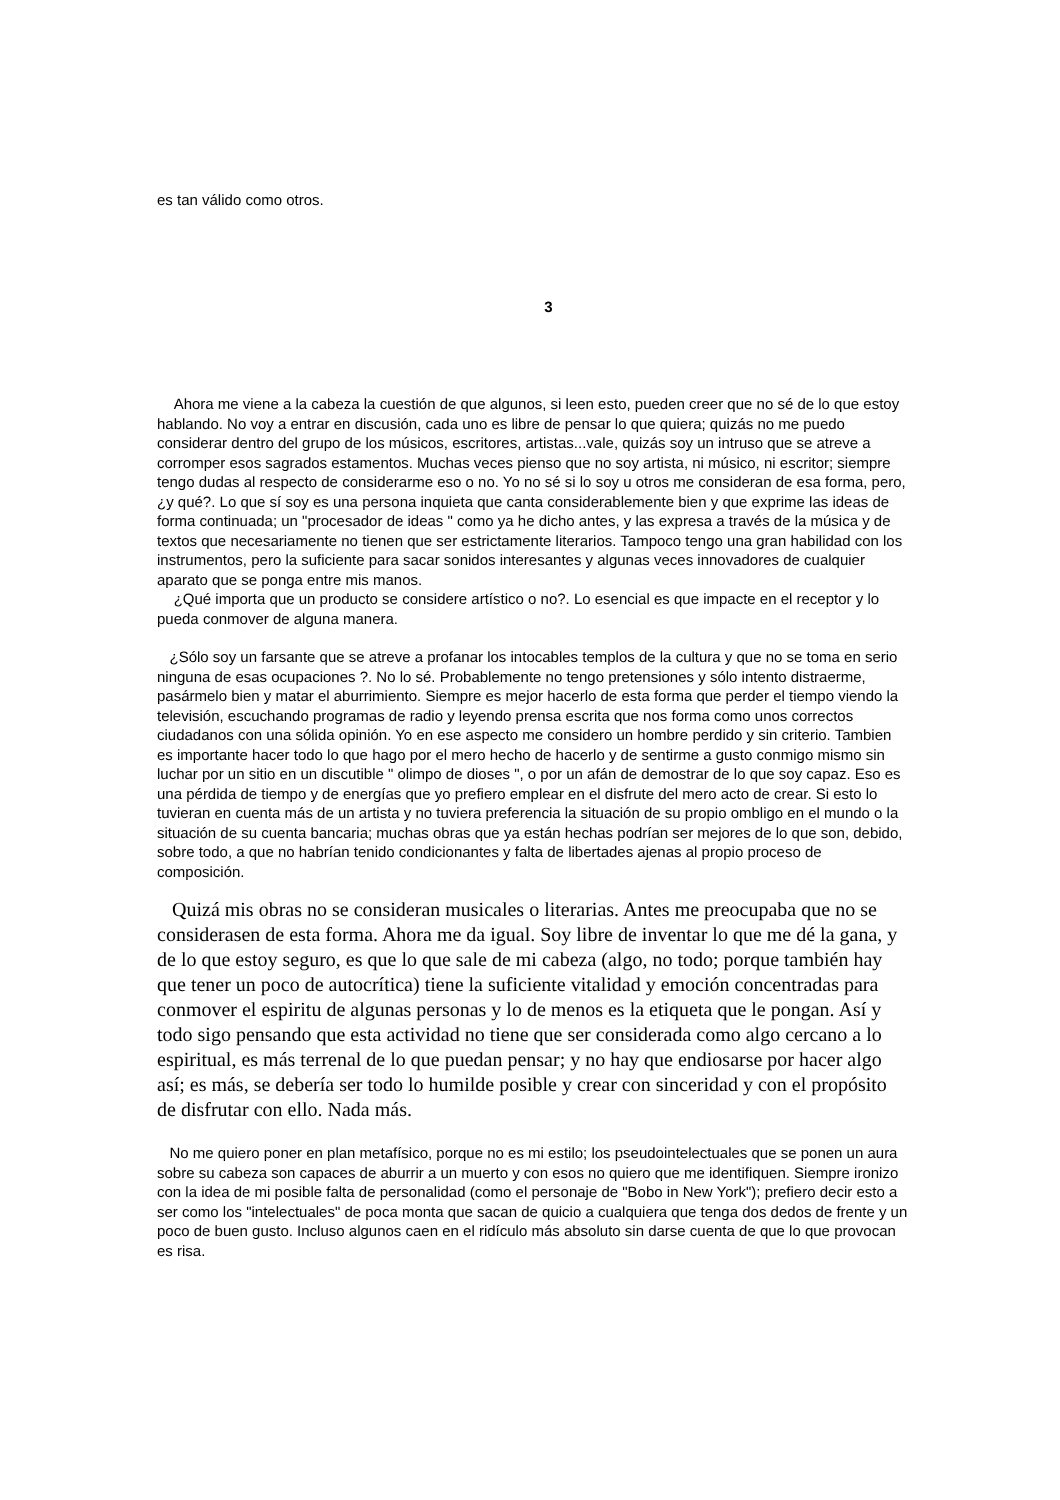es tan válido como otros.
3
Ahora me viene a la cabeza la cuestión de que algunos, si leen esto, pueden creer que no sé de lo que estoy hablando. No voy a entrar en discusión, cada uno es libre de pensar lo que quiera; quizás no me puedo considerar dentro del grupo de los músicos, escritores, artistas...vale, quizás soy un intruso que se atreve a corromper esos sagrados estamentos. Muchas veces pienso que no soy artista, ni músico, ni escritor; siempre tengo dudas al respecto de considerarme eso o no. Yo no sé si lo soy u otros me consideran de esa forma, pero, ¿y qué?. Lo que sí soy es una persona inquieta que canta considerablemente bien y que exprime las ideas de forma continuada; un "procesador de ideas " como ya he dicho antes, y las expresa a través de la música y de textos que necesariamente no tienen que ser estrictamente literarios. Tampoco tengo una gran habilidad con los instrumentos, pero la suficiente para sacar sonidos interesantes y algunas veces innovadores de cualquier aparato que se ponga entre mis manos.
¿Qué importa que un producto se considere artístico o no?. Lo esencial es que impacte en el receptor y lo pueda conmover de alguna manera.
¿Sólo soy un farsante que se atreve a profanar los intocables templos de la cultura y que no se toma en serio ninguna de esas ocupaciones ?. No lo sé. Probablemente no tengo pretensiones y sólo intento distraerme, pasármelo bien y matar el aburrimiento. Siempre es mejor hacerlo de esta forma que perder el tiempo viendo la televisión, escuchando programas de radio y leyendo prensa escrita que nos forma como unos correctos ciudadanos con una sólida opinión. Yo en ese aspecto me considero un hombre perdido y sin criterio. Tambien es importante hacer todo lo que hago por el mero hecho de hacerlo y de sentirme a gusto conmigo mismo sin luchar por un sitio en un discutible " olimpo de dioses ", o por un afán de demostrar de lo que soy capaz. Eso es una pérdida de tiempo y de energías que yo prefiero emplear en el disfrute del mero acto de crear. Si esto lo tuvieran en cuenta más de un artista y no tuviera preferencia la situación de su propio ombligo en el mundo o la situación de su cuenta bancaria; muchas obras que ya están hechas podrían ser mejores de lo que son, debido, sobre todo, a que no habrían tenido condicionantes y falta de libertades ajenas al propio proceso de composición.
Quizá mis obras no se consideran musicales o literarias. Antes me preocupaba que no se considerasen de esta forma. Ahora me da igual. Soy libre de inventar lo que me dé la gana, y de lo que estoy seguro, es que lo que sale de mi cabeza (algo, no todo; porque también hay que tener un poco de autocrítica) tiene la suficiente vitalidad y emoción concentradas para conmover el espiritu de algunas personas y lo de menos es la etiqueta que le pongan. Así y todo sigo pensando que esta actividad no tiene que ser considerada como algo cercano a lo espiritual, es más terrenal de lo que puedan pensar; y no hay que endiosarse por hacer algo así; es más, se debería ser todo lo humilde posible y crear con sinceridad y con el propósito de disfrutar con ello. Nada más.
No me quiero poner en plan metafísico, porque no es mi estilo; los pseudointelectuales que se ponen un aura sobre su cabeza son capaces de aburrir a un muerto y con esos no quiero que me identifiquen. Siempre ironizo con la idea de mi posible falta de personalidad (como el personaje de "Bobo in New York"); prefiero decir esto a ser como los "intelectuales" de poca monta que sacan de quicio a cualquiera que tenga dos dedos de frente y un poco de buen gusto. Incluso algunos caen en el ridículo más absoluto sin darse cuenta de que lo que provocan es risa.